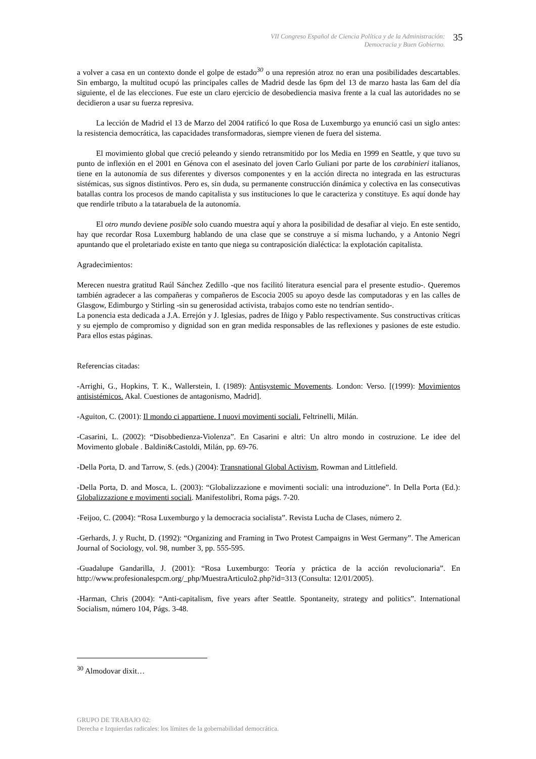VII Congreso Español de Ciencia Política y de la Administración:
Democracia y Buen Gobierno.
35
a volver a casa en un contexto donde el golpe de estado<sup>30</sup> o una represión atroz no eran una posibilidades descartables. Sin embargo, la multitud ocupó las principales calles de Madrid desde las 6pm del 13 de marzo hasta las 6am del día siguiente, el de las elecciones. Fue este un claro ejercicio de desobediencia masiva frente a la cual las autoridades no se decidieron a usar su fuerza represiva.
La lección de Madrid el 13 de Marzo del 2004 ratificó lo que Rosa de Luxemburgo ya enunció casi un siglo antes: la resistencia democrática, las capacidades transformadoras, siempre vienen de fuera del sistema.
El movimiento global que creció peleando y siendo retransmitido por los Media en 1999 en Seattle, y que tuvo su punto de inflexión en el 2001 en Génova con el asesinato del joven Carlo Guliani por parte de los carabinieri italianos, tiene en la autonomía de sus diferentes y diversos componentes y en la acción directa no integrada en las estructuras sistémicas, sus signos distintivos. Pero es, sin duda, su permanente construcción dinámica y colectiva en las consecutivas batallas contra los procesos de mando capitalista y sus instituciones lo que le caracteriza y constituye. Es aquí donde hay que rendirle tributo a la tatarabuela de la autonomía.
El otro mundo deviene posible solo cuando muestra aquí y ahora la posibilidad de desafiar al viejo. En este sentido, hay que recordar Rosa Luxemburg hablando de una clase que se construye a sí misma luchando, y a Antonio Negri apuntando que el proletariado existe en tanto que niega su contraposición dialéctica: la explotación capitalista.
Agradecimientos:
Merecen nuestra gratitud Raúl Sánchez Zedillo -que nos facilitó literatura esencial para el presente estudio-. Queremos también agradecer a las compañeras y compañeros de Escocia 2005 su apoyo desde las computadoras y en las calles de Glasgow, Edimburgo y Stirling -sin su generosidad activista, trabajos como este no tendrían sentido-.
La ponencia esta dedicada a J.A. Errejón y J. Iglesias, padres de Iñigo y Pablo respectivamente. Sus constructivas críticas y su ejemplo de compromiso y dignidad son en gran medida responsables de las reflexiones y pasiones de este estudio. Para ellos estas páginas.
Referencias citadas:
-Arrighi, G., Hopkins, T. K., Wallerstein, I. (1989): Antisystemic Movements. London: Verso. [(1999): Movimientos antisistémicos. Akal. Cuestiones de antagonismo, Madrid].
-Aguiton, C. (2001): Il mondo ci appartiene. I nuovi movimenti sociali. Feltrinelli, Milán.
-Casarini, L. (2002): “Disobbedienza-Violenza”. En Casarini e altri: Un altro mondo in costruzione. Le idee del Movimento globale . Baldini&Castoldi, Milán, pp. 69-76.
-Della Porta, D. and Tarrow, S. (eds.) (2004): Transnational Global Activism, Rowman and Littlefield.
-Della Porta, D. and Mosca, L. (2003): “Globalizzazione e movimenti sociali: una introduzione”. In Della Porta (Ed.): Globalizzazione e movimenti sociali. Manifestolibri, Roma págs. 7-20.
-Feijoo, C. (2004): “Rosa Luxemburgo y la democracia socialista”. Revista Lucha de Clases, número 2.
-Gerhards, J. y Rucht, D. (1992): “Organizing and Framing in Two Protest Campaigns in West Germany”. The American Journal of Sociology, vol. 98, number 3, pp. 555-595.
-Guadalupe Gandarilla, J. (2001): “Rosa Luxemburgo: Teoría y práctica de la acción revolucionaria”. En http://www.profesionalespcm.org/_php/MuestraArticulo2.php?id=313 (Consulta: 12/01/2005).
-Harman, Chris (2004): “Anti-capitalism, five years after Seattle. Spontaneity, strategy and politics”. International Socialism, número 104, Págs. 3-48.
<sup>30</sup> Almodovar dixit…
GRUPO DE TRABAJO 02:
Derecha e Izquierdas radicales: los límites de la gobernabilidad democrática.